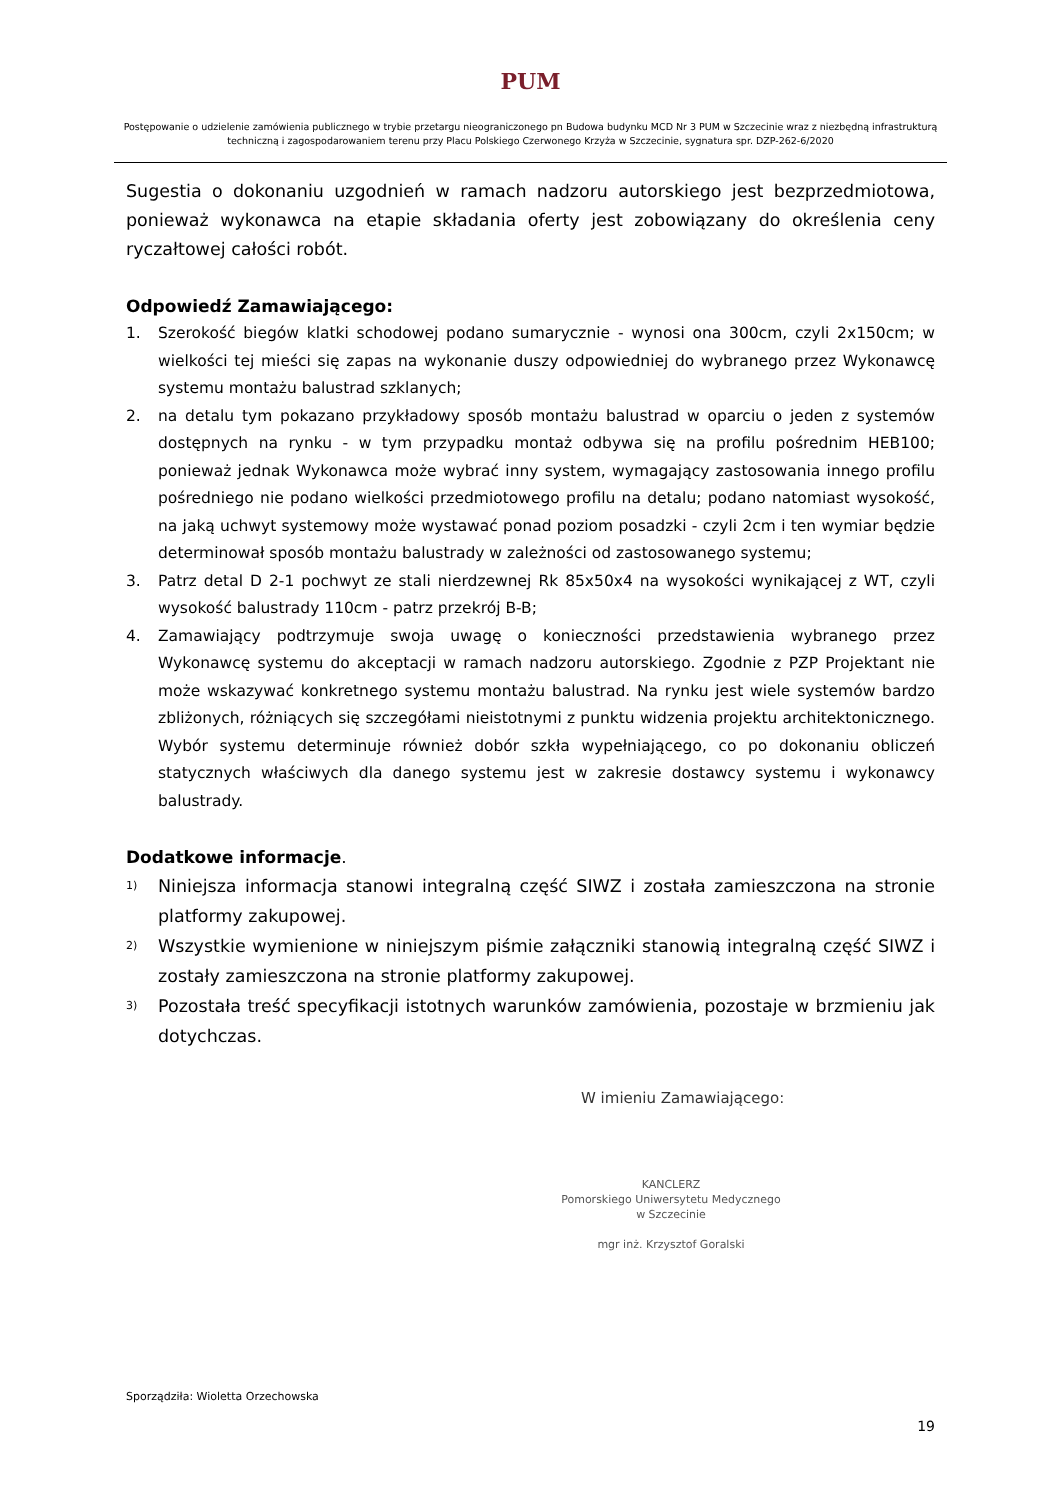PUM
Postępowanie o udzielenie zamówienia publicznego w trybie przetargu nieograniczonego pn Budowa budynku MCD Nr 3 PUM w Szczecinie wraz z niezbędną infrastrukturą techniczną i zagospodarowaniem terenu przy Placu Polskiego Czerwonego Krzyża w Szczecinie, sygnatura spr. DZP-262-6/2020
Sugestia o dokonaniu uzgodnień w ramach nadzoru autorskiego jest bezprzedmiotowa, ponieważ wykonawca na etapie składania oferty jest zobowiązany do określenia ceny ryczałtowej całości robót.
Odpowiedź Zamawiającego:
1. Szerokość biegów klatki schodowej podano sumarycznie - wynosi ona 300cm, czyli 2x150cm; w wielkości tej mieści się zapas na wykonanie duszy odpowiedniej do wybranego przez Wykonawcę systemu montażu balustrad szklanych;
2. na detalu tym pokazano przykładowy sposób montażu balustrad w oparciu o jeden z systemów dostępnych na rynku - w tym przypadku montaż odbywa się na profilu pośrednim HEB100; ponieważ jednak Wykonawca może wybrać inny system, wymagający zastosowania innego profilu pośredniego nie podano wielkości przedmiotowego profilu na detalu; podano natomiast wysokość, na jaką uchwyt systemowy może wystawać ponad poziom posadzki - czyli 2cm i ten wymiar będzie determinował sposób montażu balustrady w zależności od zastosowanego systemu;
3. Patrz detal D 2-1 pochwyt ze stali nierdzewnej Rk 85x50x4 na wysokości wynikającej z WT, czyli wysokość balustrady 110cm - patrz przekrój B-B;
4. Zamawiający podtrzymuje swoja uwagę o konieczności przedstawienia wybranego przez Wykonawcę systemu do akceptacji w ramach nadzoru autorskiego. Zgodnie z PZP Projektant nie może wskazywać konkretnego systemu montażu balustrad. Na rynku jest wiele systemów bardzo zbliżonych, różniących się szczegółami nieistotnymi z punktu widzenia projektu architektonicznego. Wybór systemu determinuje również dobór szkła wypełniającego, co po dokonaniu obliczeń statycznych właściwych dla danego systemu jest w zakresie dostawcy systemu i wykonawcy balustrady.
Dodatkowe informacje.
1) Niniejsza informacja stanowi integralną część SIWZ i została zamieszczona na stronie platformy zakupowej.
2) Wszystkie wymienione w niniejszym piśmie załączniki stanowią integralną część SIWZ i zostały zamieszczona na stronie platformy zakupowej.
3) Pozostała treść specyfikacji istotnych warunków zamówienia, pozostaje w brzmieniu jak dotychczas.
W imieniu Zamawiającego:
KANCLERZ
Pomorskiego Uniwersytetu Medycznego
w Szczecinie
mgr inż. Krzysztof Goralski
Sporządziła: Wioletta Orzechowska
19